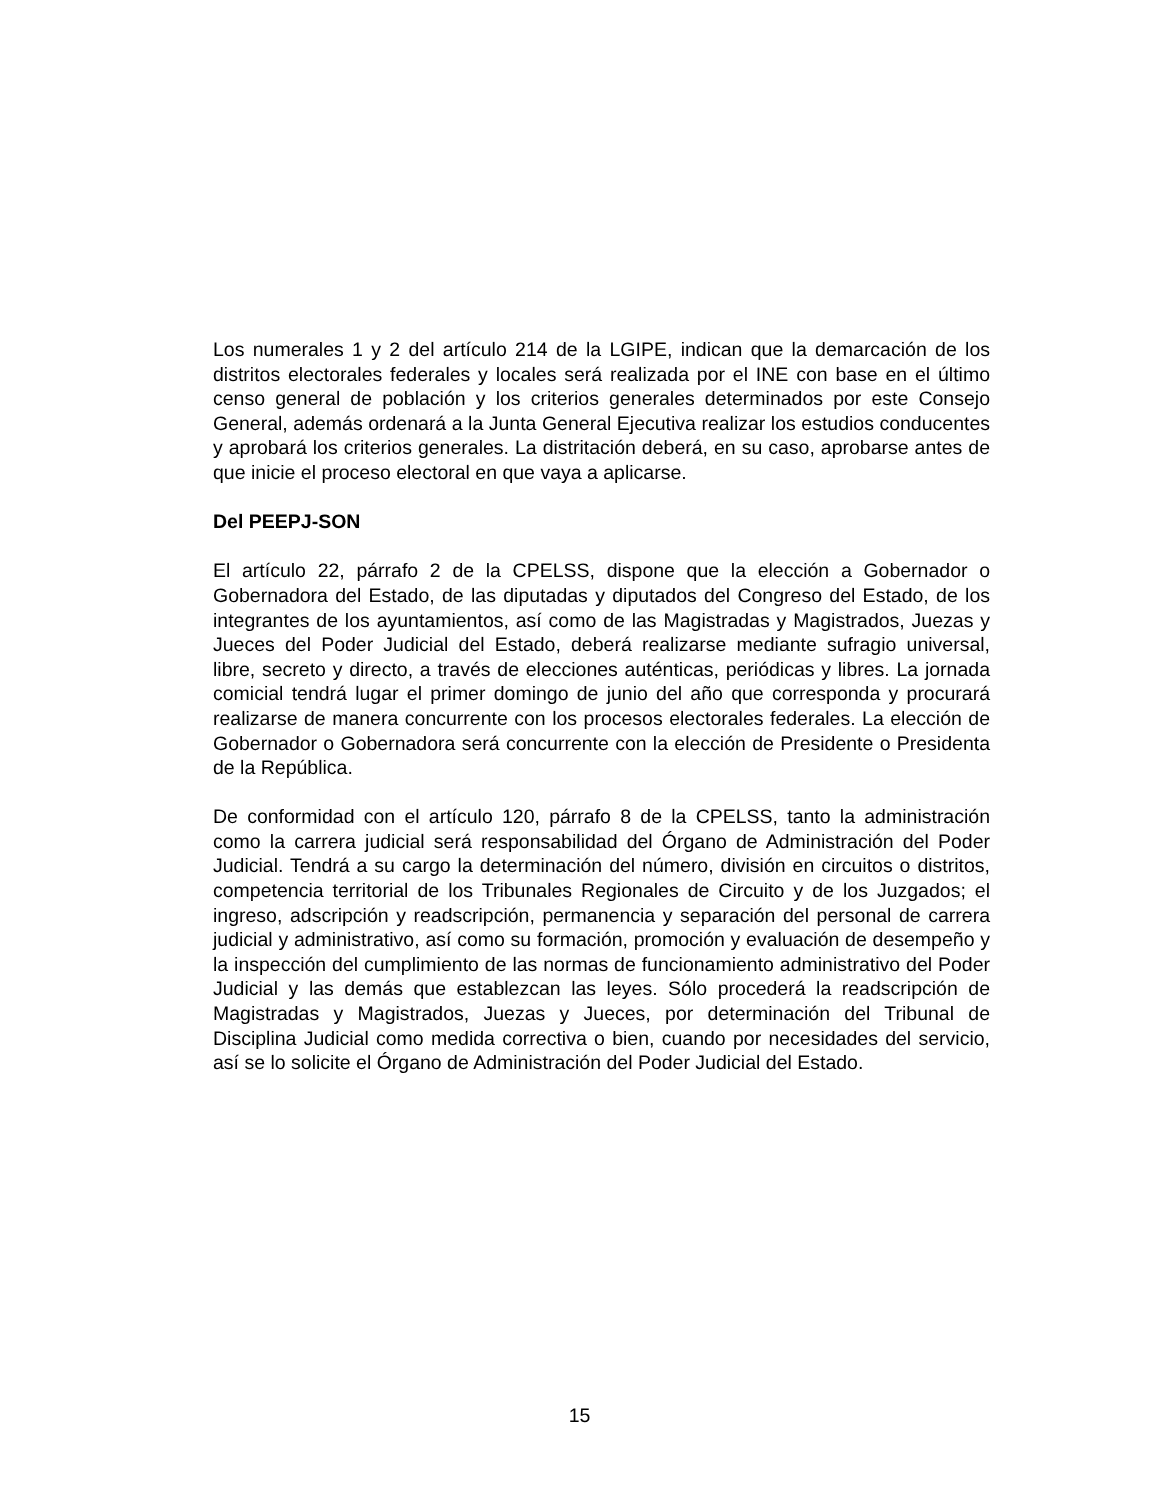Los numerales 1 y 2 del artículo 214 de la LGIPE, indican que la demarcación de los distritos electorales federales y locales será realizada por el INE con base en el último censo general de población y los criterios generales determinados por este Consejo General, además ordenará a la Junta General Ejecutiva realizar los estudios conducentes y aprobará los criterios generales. La distritación deberá, en su caso, aprobarse antes de que inicie el proceso electoral en que vaya a aplicarse.
Del PEEPJ-SON
El artículo 22, párrafo 2 de la CPELSS, dispone que la elección a Gobernador o Gobernadora del Estado, de las diputadas y diputados del Congreso del Estado, de los integrantes de los ayuntamientos, así como de las Magistradas y Magistrados, Juezas y Jueces del Poder Judicial del Estado, deberá realizarse mediante sufragio universal, libre, secreto y directo, a través de elecciones auténticas, periódicas y libres. La jornada comicial tendrá lugar el primer domingo de junio del año que corresponda y procurará realizarse de manera concurrente con los procesos electorales federales. La elección de Gobernador o Gobernadora será concurrente con la elección de Presidente o Presidenta de la República.
De conformidad con el artículo 120, párrafo 8 de la CPELSS, tanto la administración como la carrera judicial será responsabilidad del Órgano de Administración del Poder Judicial. Tendrá a su cargo la determinación del número, división en circuitos o distritos, competencia territorial de los Tribunales Regionales de Circuito y de los Juzgados; el ingreso, adscripción y readscripción, permanencia y separación del personal de carrera judicial y administrativo, así como su formación, promoción y evaluación de desempeño y la inspección del cumplimiento de las normas de funcionamiento administrativo del Poder Judicial y las demás que establezcan las leyes. Sólo procederá la readscripción de Magistradas y Magistrados, Juezas y Jueces, por determinación del Tribunal de Disciplina Judicial como medida correctiva o bien, cuando por necesidades del servicio, así se lo solicite el Órgano de Administración del Poder Judicial del Estado.
15